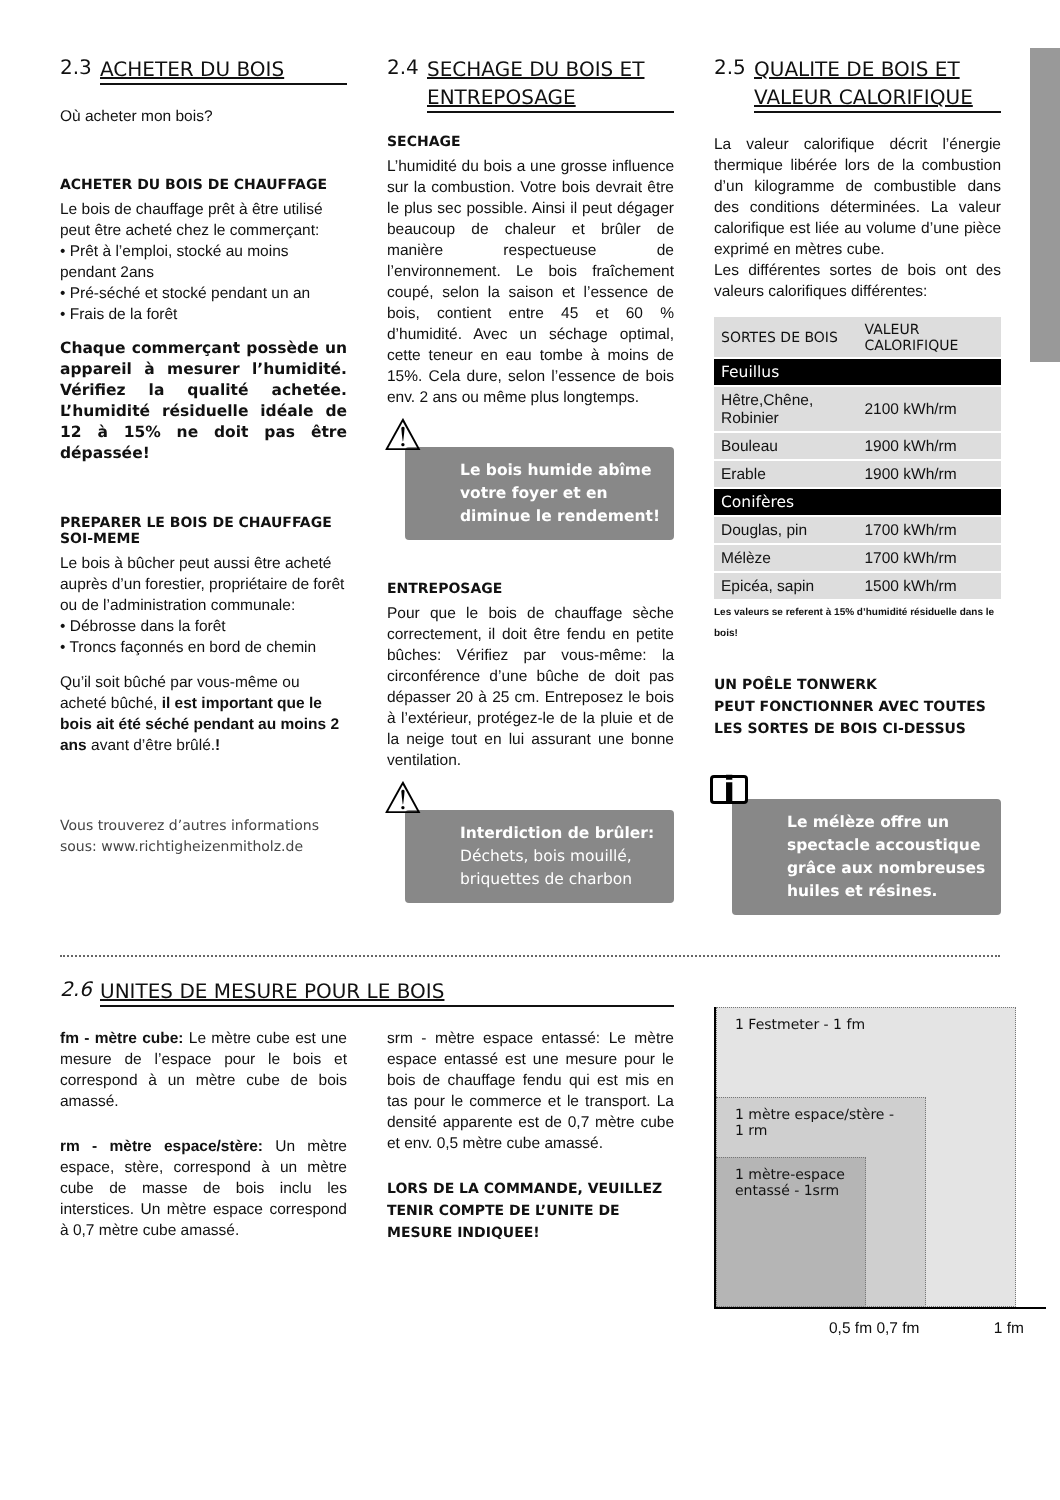2.3 ACHETER DU BOIS
Où acheter mon bois?
ACHETER DU BOIS DE CHAUFFAGE
Le bois de chauffage prêt à être utilisé peut être acheté chez le commerçant:
• Prêt à l’emploi, stocké au moins pendant 2ans
• Pré-séché et stocké pendant un an
• Frais de la forêt
Chaque commerçant possède un appareil à mesurer l’humidité. Vérifiez la qualité achetée. L’humidité résiduelle idéale de 12 à 15% ne doit pas être dépassée!
PREPARER LE BOIS DE CHAUFFAGE SOI-MEME
Le bois à bûcher peut aussi être acheté auprès d’un forestier, propriétaire de forêt ou de l’administration communale:
• Débrosse dans la forêt
• Troncs façonnés en bord de chemin
Qu’il soit bûché par vous-même ou acheté bûché, il est important que le bois ait été séché pendant au moins 2 ans avant d’être brûlé.!
Vous trouverez d’autres informations sous: www.richtigheizenmitholz.de
2.4 SECHAGE DU BOIS ET ENTREPOSAGE
SECHAGE
L’humidité du bois a une grosse influence sur la combustion. Votre bois devrait être le plus sec possible. Ainsi il peut dégager beaucoup de chaleur et brûler de manière respectueuse de l’environnement. Le bois fraîchement coupé, selon la saison et l’essence de bois, contient entre 45 et 60 % d’humidité. Avec un séchage optimal, cette teneur en eau tombe à moins de 15%. Cela dure, selon l’essence de bois env. 2 ans ou même plus longtemps.
⚠ Le bois humide abîme votre foyer et en diminue le rendement!
ENTREPOSAGE
Pour que le bois de chauffage sèche correctement, il doit être fendu en petite bûches: Vérifiez par vous-même: la circonférence d’une bûche de doit pas dépasser 20 à 25 cm. Entreposez le bois à l’extérieur, protégez-le de la pluie et de la neige tout en lui assurant une bonne ventilation.
⚠ Interdiction de brûler:
Déchets, bois mouillé, briquettes de charbon
2.5 QUALITE DE BOIS ET VALEUR CALORIFIQUE
La valeur calorifique décrit l’énergie thermique libérée lors de la combustion d’un kilogramme de combustible dans des conditions déterminées. La valeur calorifique est liée au volume d’une pièce exprimé en mètres cube.
Les différentes sortes de bois ont des valeurs calorifiques différentes:
| SORTES DE BOIS | VALEUR CALORIFIQUE |
| --- | --- |
| Feuillus | |
| Hêtre,Chêne, Robinier | 2100 kWh/rm |
| Bouleau | 1900 kWh/rm |
| Erable | 1900 kWh/rm |
| Conifères | |
| Douglas, pin | 1700 kWh/rm |
| Mélèze | 1700 kWh/rm |
| Epicéa, sapin | 1500 kWh/rm |
Les valeurs se referent à 15% d’humidité résiduelle dans le bois!
UN POÊLE TONWERK
PEUT FONCTIONNER AVEC TOUTES LES SORTES DE BOIS CI-DESSUS
i
Le mélèze offre un spectacle accoustique grâce aux nombreuses huiles et résines.
2.6 UNITES DE MESURE POUR LE BOIS
fm - mètre cube: Le mètre cube est une mesure de l’espace pour le bois et correspond à un mètre cube de bois amassé.
rm - mètre espace/stère: Un mètre espace, stère, correspond à un mètre cube de masse de bois inclu les interstices. Un mètre espace correspond à 0,7 mètre cube amassé.
srm - mètre espace entassé: Le mètre espace entassé est une mesure pour le bois de chauffage fendu qui est mis en tas pour le commerce et le transport. La densité apparente est de 0,7 mètre cube et env. 0,5 mètre cube amassé.
LORS DE LA COMMANDE, VEUILLEZ TENIR COMPTE DE L’UNITE DE MESURE INDIQUEE!
1 Festmeter - 1 fm
1 mètre espace/stère - 1 rm
1 mètre-espace entassé - 1srm
0,5 fm 0,7 fm 1 fm